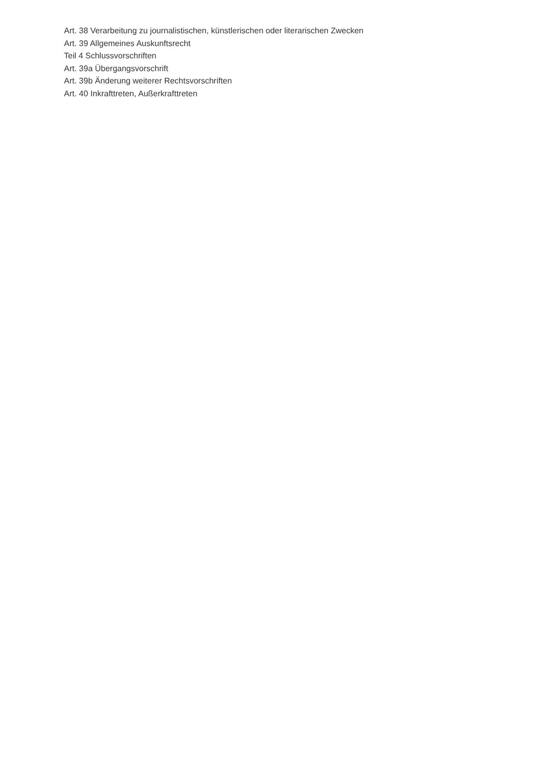Art. 38 Verarbeitung zu journalistischen, künstlerischen oder literarischen Zwecken
Art. 39 Allgemeines Auskunftsrecht
Teil 4 Schlussvorschriften
Art. 39a Übergangsvorschrift
Art. 39b Änderung weiterer Rechtsvorschriften
Art. 40 Inkrafttreten, Außerkrafttreten